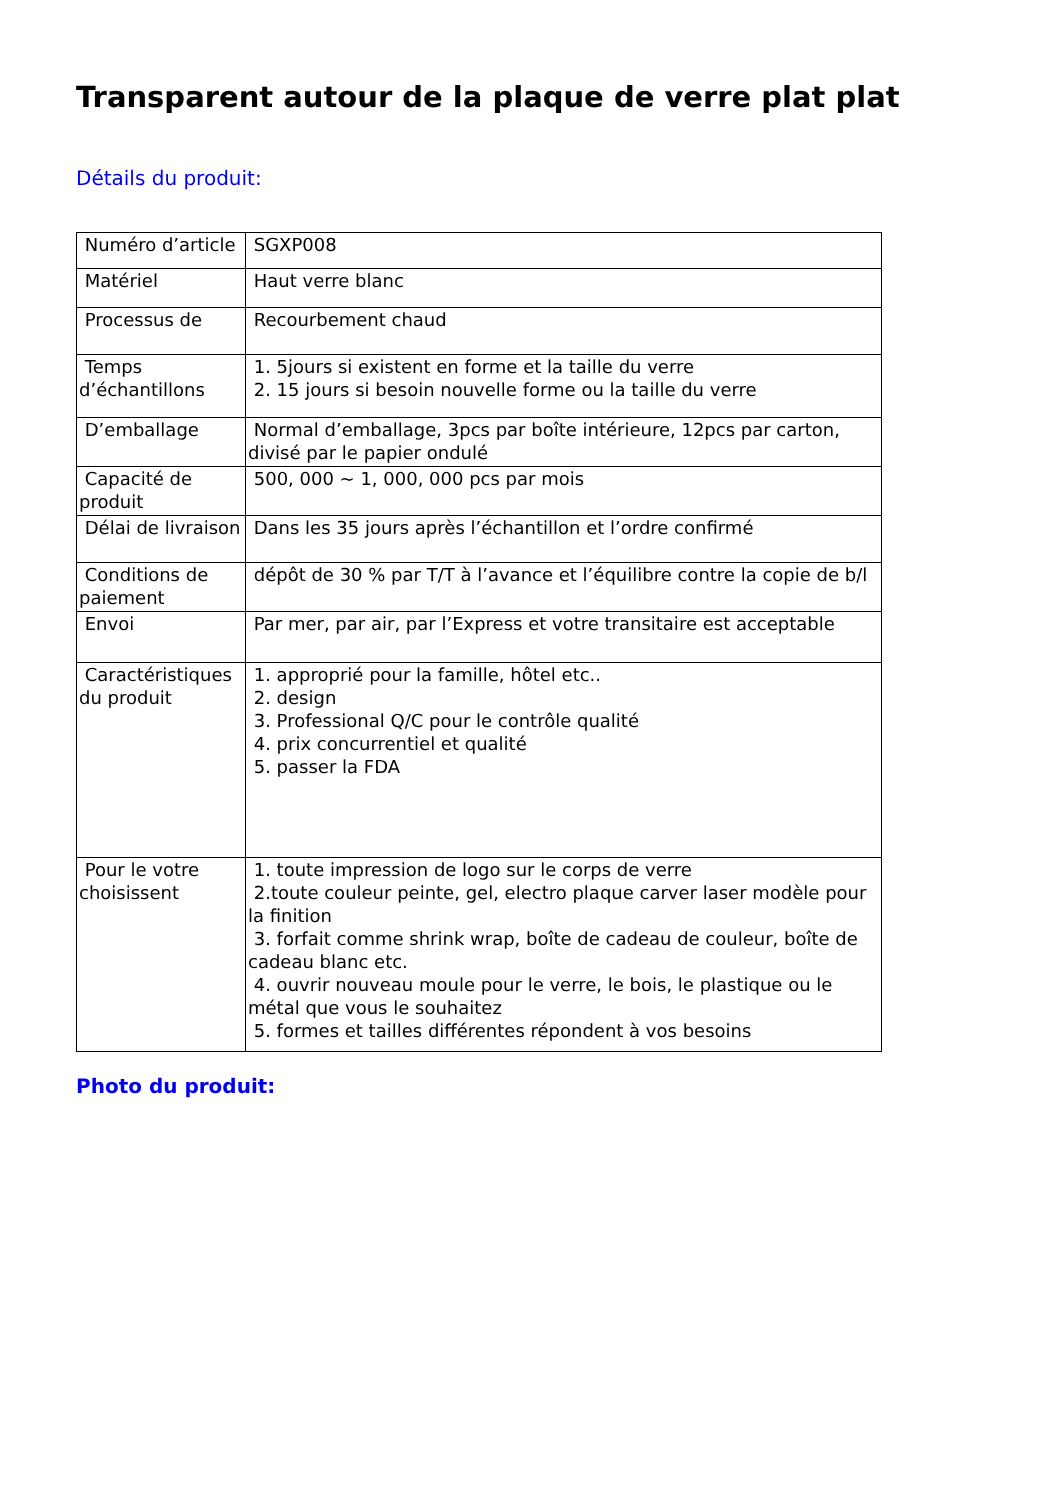Transparent autour de la plaque de verre plat plat
Détails du produit:
| Numéro d’article | SGXP008 |
| Matériel | Haut verre blanc |
| Processus de | Recourbement chaud |
| Temps d’échantillons | 1. 5jours si existent en forme et la taille du verre 2. 15 jours si besoin nouvelle forme ou la taille du verre |
| D’emballage | Normal d’emballage, 3pcs par boîte intérieure, 12pcs par carton, divisé par le papier ondulé |
| Capacité de produit | 500, 000 ~ 1, 000, 000 pcs par mois |
| Délai de livraison | Dans les 35 jours après l’échantillon et l’ordre confirmé |
| Conditions de paiement | dépôt de 30 % par T/T à l’avance et l’équilibre contre la copie de b/l |
| Envoi | Par mer, par air, par l’Express et votre transitaire est acceptable |
| Caractéristiques du produit | 1. approprié pour la famille, hôtel etc.. 2. design 3. Professional Q/C pour le contrôle qualité 4. prix concurrentiel et qualité 5. passer la FDA |
| Pour le votre choisissent | 1. toute impression de logo sur le corps de verre 2.toute couleur peinte, gel, electro plaque carver laser modèle pour la finition 3. forfait comme shrink wrap, boîte de cadeau de couleur, boîte de cadeau blanc etc. 4. ouvrir nouveau moule pour le verre, le bois, le plastique ou le métal que vous le souhaitez 5. formes et tailles différentes répondent à vos besoins |
Photo du produit: